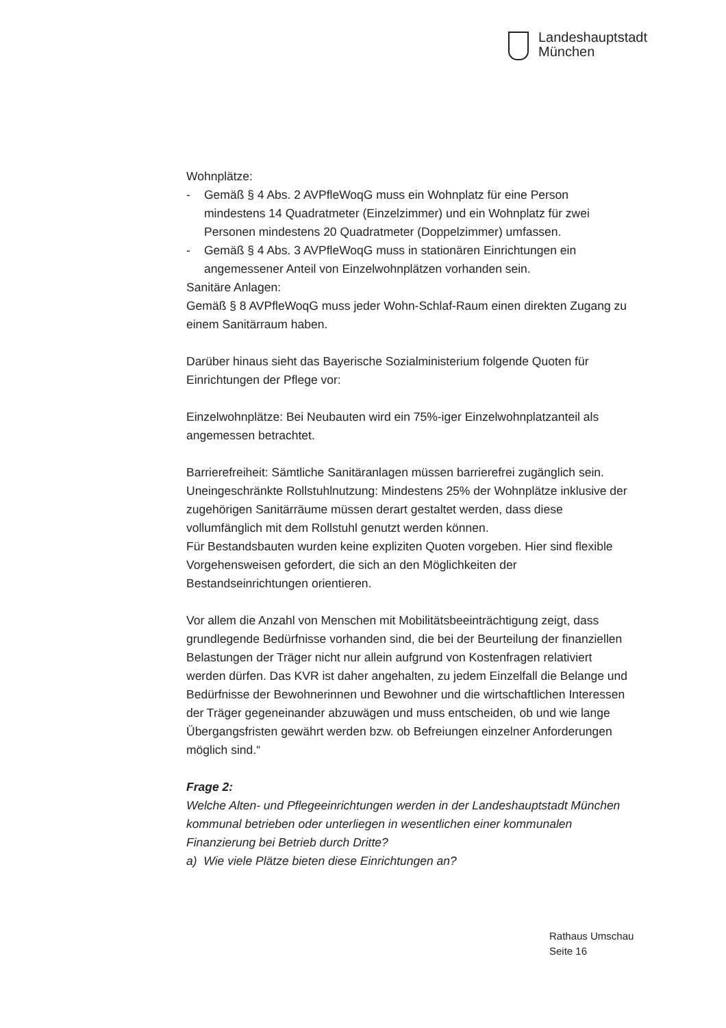Landeshauptstadt
München
Wohnplätze:
- Gemäß § 4 Abs. 2 AVPfleWoqG muss ein Wohnplatz für eine Person mindestens 14 Quadratmeter (Einzelzimmer) und ein Wohnplatz für zwei Personen mindestens 20 Quadratmeter (Doppelzimmer) umfassen.
- Gemäß § 4 Abs. 3 AVPfleWoqG muss in stationären Einrichtungen ein angemessener Anteil von Einzelwohnplätzen vorhanden sein.
Sanitäre Anlagen:
Gemäß § 8 AVPfleWoqG muss jeder Wohn-Schlaf-Raum einen direkten Zugang zu einem Sanitärraum haben.
Darüber hinaus sieht das Bayerische Sozialministerium folgende Quoten für Einrichtungen der Pflege vor:
Einzelwohnplätze: Bei Neubauten wird ein 75%-iger Einzelwohnplatzanteil als angemessen betrachtet.
Barrierefreiheit: Sämtliche Sanitäranlagen müssen barrierefrei zugänglich sein.
Uneingeschränkte Rollstuhlnutzung: Mindestens 25% der Wohnplätze inklusive der zugehörigen Sanitärräume müssen derart gestaltet werden, dass diese vollumfänglich mit dem Rollstuhl genutzt werden können.
Für Bestandsbauten wurden keine expliziten Quoten vorgeben. Hier sind flexible Vorgehensweisen gefordert, die sich an den Möglichkeiten der Bestandseinrichtungen orientieren.
Vor allem die Anzahl von Menschen mit Mobilitätsbeeinträchtigung zeigt, dass grundlegende Bedürfnisse vorhanden sind, die bei der Beurteilung der finanziellen Belastungen der Träger nicht nur allein aufgrund von Kostenfragen relativiert werden dürfen. Das KVR ist daher angehalten, zu jedem Einzelfall die Belange und Bedürfnisse der Bewohnerinnen und Bewohner und die wirtschaftlichen Interessen der Träger gegeneinander abzuwägen und muss entscheiden, ob und wie lange Übergangsfristen gewährt werden bzw. ob Befreiungen einzelner Anforderungen möglich sind.“
Frage 2:
Welche Alten- und Pflegeeinrichtungen werden in der Landeshauptstadt München kommunal betrieben oder unterliegen in wesentlichen einer kommunalen Finanzierung bei Betrieb durch Dritte?
a) Wie viele Plätze bieten diese Einrichtungen an?
Rathaus Umschau
Seite 16